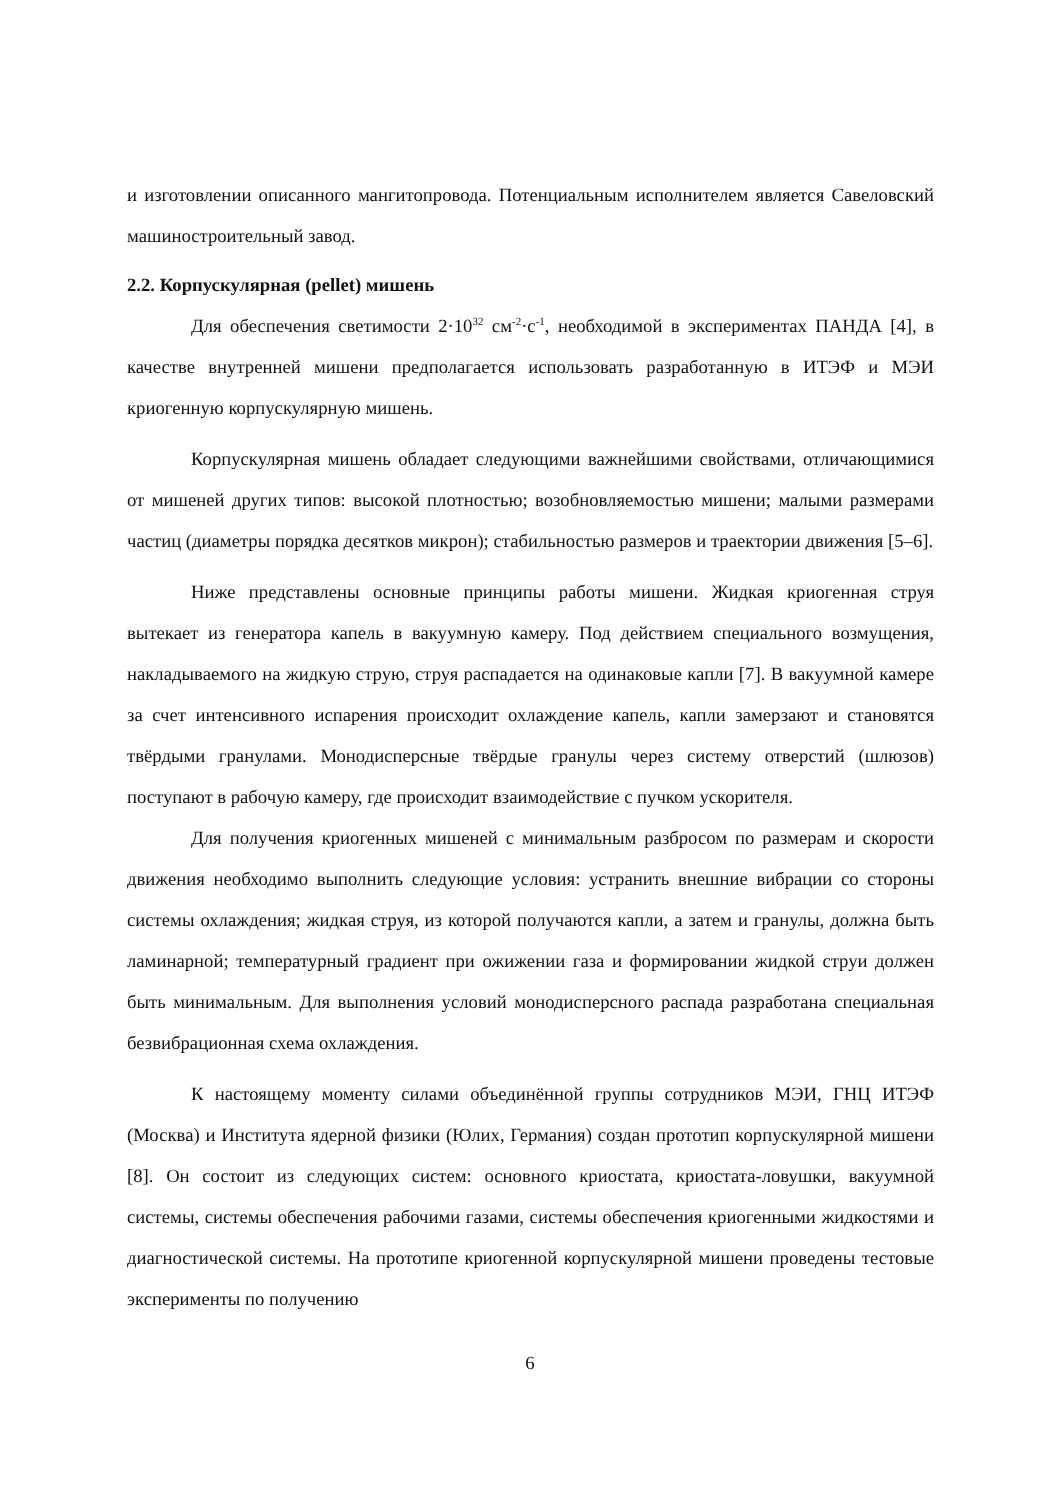и изготовлении описанного мангитопровода. Потенциальным исполнителем является Савеловский машиностроительный завод.
2.2. Корпускулярная (pellet) мишень
Для обеспечения светимости 2·10<sup>32</sup> см<sup>-2</sup>·с<sup>-1</sup>, необходимой в экспериментах ПАНДА [4], в качестве внутренней мишени предполагается использовать разработанную в ИТЭФ и МЭИ криогенную корпускулярную мишень.
Корпускулярная мишень обладает следующими важнейшими свойствами, отличающимися от мишеней других типов: высокой плотностью; возобновляемостью мишени; малыми размерами частиц (диаметры порядка десятков микрон); стабильностью размеров и траектории движения [5–6].
Ниже представлены основные принципы работы мишени. Жидкая криогенная струя вытекает из генератора капель в вакуумную камеру. Под действием специального возмущения, накладываемого на жидкую струю, струя распадается на одинаковые капли [7]. В вакуумной камере за счет интенсивного испарения происходит охлаждение капель, капли замерзают и становятся твёрдыми гранулами. Монодисперсные твёрдые гранулы через систему отверстий (шлюзов) поступают в рабочую камеру, где происходит взаимодействие с пучком ускорителя.
Для получения криогенных мишеней с минимальным разбросом по размерам и скорости движения необходимо выполнить следующие условия: устранить внешние вибрации со стороны системы охлаждения; жидкая струя, из которой получаются капли, а затем и гранулы, должна быть ламинарной; температурный градиент при ожижении газа и формировании жидкой струи должен быть минимальным. Для выполнения условий монодисперсного распада разработана специальная безвибрационная схема охлаждения.
К настоящему моменту силами объединённой группы сотрудников МЭИ, ГНЦ ИТЭФ (Москва) и Института ядерной физики (Юлих, Германия) создан прототип корпускулярной мишени [8]. Он состоит из следующих систем: основного криостата, криостата-ловушки, вакуумной системы, системы обеспечения рабочими газами, системы обеспечения криогенными жидкостями и диагностической системы. На прототипе криогенной корпускулярной мишени проведены тестовые эксперименты по получению
6